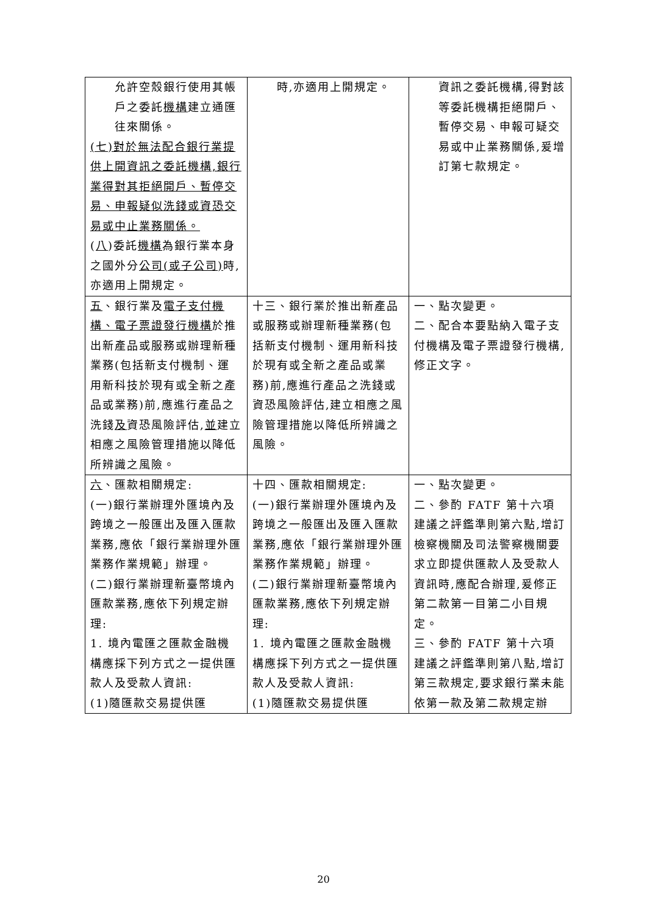| 允許空殼銀行使用其帳戶之委託 機構 建立通匯往來關係。 (七)對於無法配合銀行業提供上開資訊之委託機構,銀行業得對其拒絕開戶、暫停交易、申報疑似洗錢或資恐交易或中止業務關係。 ( 八 )委託 機構 為銀行業本身之國外分 公司(或子公司) 時,亦適用上開規定。 | 時,亦適用上開規定。 | 資訊之委託機構,得對該等委託機構拒絕開戶、暫停交易、申報可疑交易或中止業務關係,爰增訂第七款規定。 |
| 五 、銀行業及 電子支付機構、電子票證發行機構 於推出新產品或服務或辦理新種業務(包括新支付機制、運用新科技於現有或全新之產品或業務)前,應進行產品之洗錢 及 資恐風險評估, 並 建立相應之風險管理措施以降低所辨識之風險。 | 十三、銀行業於推出新產品或服務或辦理新種業務(包括新支付機制、運用新科技於現有或全新之產品或業務)前,應進行產品之洗錢或資恐風險評估,建立相應之風險管理措施以降低所辨識之風險。 | 一、點次變更。 二、配合本要點納入電子支付機構及電子票證發行機構,修正文字。 |
| 六 、匯款相關規定: (一)銀行業辦理外匯境內及跨境之一般匯出及匯入匯款業務,應依「銀行業辦理外匯業務作業規範」辦理。 (二)銀行業辦理新臺幣境內匯款業務,應依下列規定辦理: 1. 境內電匯之匯款金融機構應採下列方式之一提供匯款人及受款人資訊: (1)隨匯款交易提供匯 | 十四、匯款相關規定: (一)銀行業辦理外匯境內及跨境之一般匯出及匯入匯款業務,應依「銀行業辦理外匯業務作業規範」辦理。 (二)銀行業辦理新臺幣境內匯款業務,應依下列規定辦理: 1. 境內電匯之匯款金融機構應採下列方式之一提供匯款人及受款人資訊: (1)隨匯款交易提供匯 | 一、點次變更。 二、參酌 FATF 第十六項建議之評鑑準則第六點,增訂檢察機關及司法警察機關要求立即提供匯款人及受款人資訊時,應配合辦理,爰修正第二款第一目第二小目規定。 三、參酌 FATF 第十六項建議之評鑑準則第八點,增訂第三款規定,要求銀行業未能依第一款及第二款規定辦 |
20